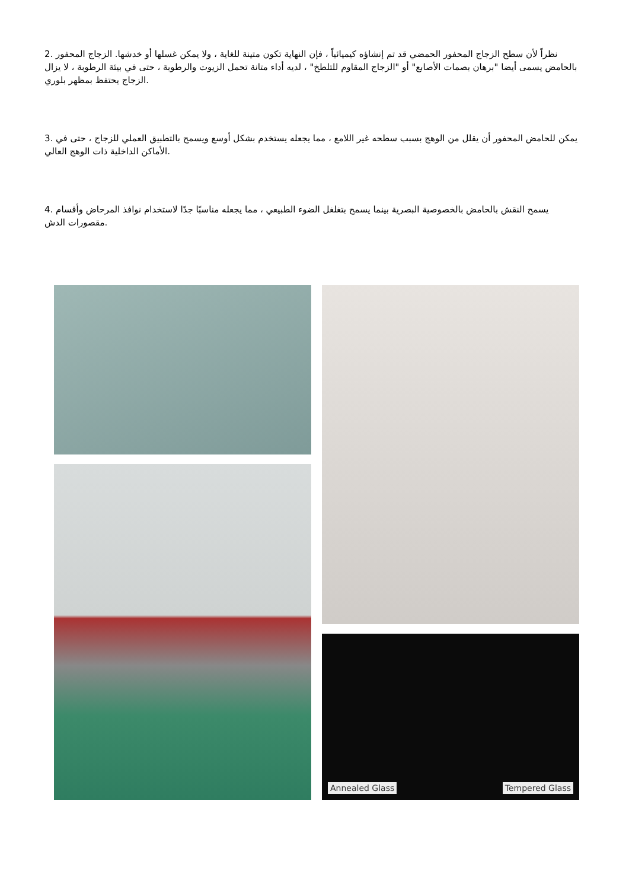2. نظراً لأن سطح الزجاج المحفور الحمضي قد تم إنشاؤه كيميائياً ، فإن النهاية تكون متينة للغاية ، ولا يمكن غسلها أو خدشها. الزجاج المحفور بالحامض يسمى أيضا "برهان بصمات الأصابع" أو "الزجاج المقاوم للتلطخ" ، لديه أداء متانة تحمل الزيوت والرطوبة ، حتى في بيئة الرطوبة ، لا يزال الزجاج يحتفظ بمظهر بلوري.
3. يمكن للحامض المحفور أن يقلل من الوهج بسبب سطحه غير اللامع ، مما يجعله يستخدم بشكل أوسع ويسمح بالتطبيق العملي للزجاج ، حتى في الأماكن الداخلية ذات الوهج العالي.
4. يسمح النقش بالحامض بالخصوصية البصرية بينما يسمح بتغلغل الضوء الطبيعي ، مما يجعله مناسبًا جدًا لاستخدام نوافذ المرحاض وأقسام مقصورات الدش.
Annealed Glass Tempered Glass